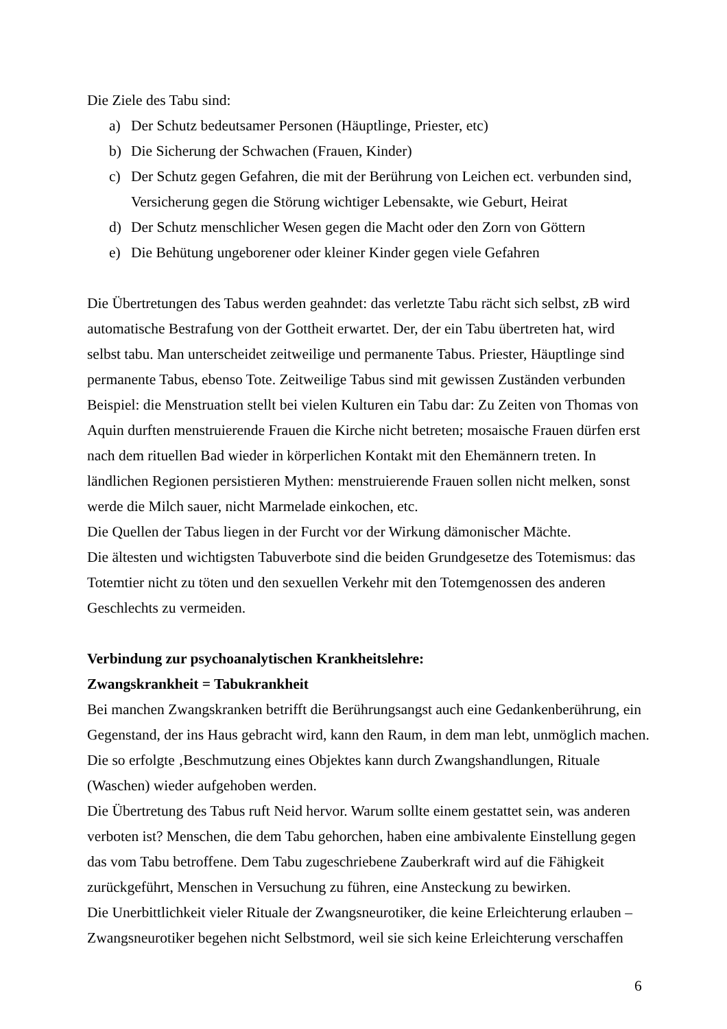Die Ziele des Tabu sind:
a) Der Schutz bedeutsamer Personen (Häuptlinge, Priester, etc)
b) Die Sicherung der Schwachen (Frauen, Kinder)
c) Der Schutz gegen Gefahren, die mit der Berührung von Leichen ect. verbunden sind, Versicherung gegen die Störung wichtiger Lebensakte, wie Geburt, Heirat
d) Der Schutz menschlicher Wesen gegen die Macht oder den Zorn von Göttern
e) Die Behütung ungeborener oder kleiner Kinder gegen viele Gefahren
Die Übertretungen des Tabus werden geahndet: das verletzte Tabu rächt sich selbst, zB wird automatische Bestrafung von der Gottheit erwartet. Der, der ein Tabu übertreten hat, wird selbst tabu. Man unterscheidet zeitweilige und permanente Tabus. Priester, Häuptlinge sind permanente Tabus, ebenso Tote. Zeitweilige Tabus sind mit gewissen Zuständen verbunden Beispiel: die Menstruation stellt bei vielen Kulturen ein Tabu dar: Zu Zeiten von Thomas von Aquin durften menstruierende Frauen die Kirche nicht betreten; mosaische Frauen dürfen erst nach dem rituellen Bad wieder in körperlichen Kontakt mit den Ehemännern treten. In ländlichen Regionen persistieren Mythen: menstruierende Frauen sollen nicht melken, sonst werde die Milch sauer, nicht Marmelade einkochen, etc.
Die Quellen der Tabus liegen in der Furcht vor der Wirkung dämonischer Mächte.
Die ältesten und wichtigsten Tabuverbote sind die beiden Grundgesetze des Totemismus: das Totemtier nicht zu töten und den sexuellen Verkehr mit den Totemgenossen des anderen Geschlechts zu vermeiden.
Verbindung zur psychoanalytischen Krankheitslehre:
Zwangskrankheit = Tabukrankheit
Bei manchen Zwangskranken betrifft die Berührungsangst auch eine Gedankenberührung, ein Gegenstand, der ins Haus gebracht wird, kann den Raum, in dem man lebt, unmöglich machen. Die so erfolgte ‚Beschmutzung eines Objektes kann durch Zwangshandlungen, Rituale (Waschen) wieder aufgehoben werden.
Die Übertretung des Tabus ruft Neid hervor. Warum sollte einem gestattet sein, was anderen verboten ist? Menschen, die dem Tabu gehorchen, haben eine ambivalente Einstellung gegen das vom Tabu betroffene. Dem Tabu zugeschriebene Zauberkraft wird auf die Fähigkeit zurückgeführt, Menschen in Versuchung zu führen, eine Ansteckung zu bewirken.
Die Unerbittlichkeit vieler Rituale der Zwangsneurotiker, die keine Erleichterung erlauben – Zwangsneurotiker begehen nicht Selbstmord, weil sie sich keine Erleichterung verschaffen
6